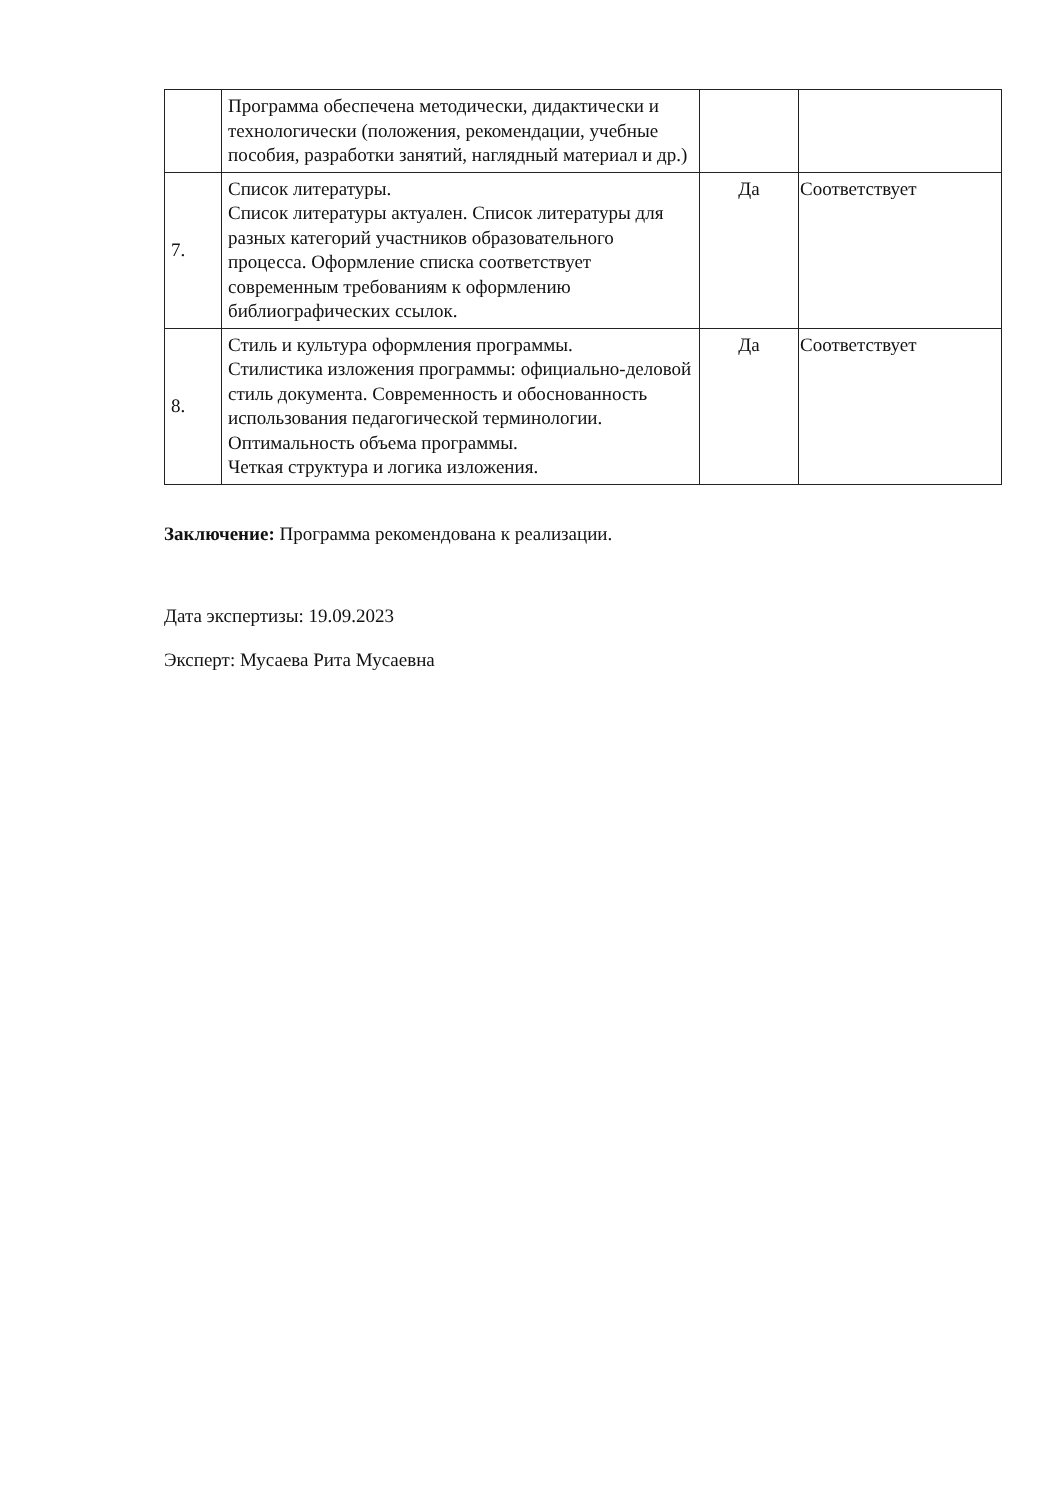| | Программа обеспечена методически, дидактически и технологически (положения, рекомендации, учебные пособия, разработки занятий, наглядный материал и др.) | | |
| 7. | Список литературы. Список литературы актуален. Список литературы для разных категорий участников образовательного процесса. Оформление списка соответствует современным требованиям к оформлению библиографических ссылок. | Да | Соответствует |
| 8. | Стиль и культура оформления программы. Стилистика изложения программы: официально-деловой стиль документа. Современность и обоснованность использования педагогической терминологии. Оптимальность объема программы. Четкая структура и логика изложения. | Да | Соответствует |
Заключение: Программа рекомендована к реализации.
Дата экспертизы: 19.09.2023
Эксперт: Мусаева Рита Мусаевна